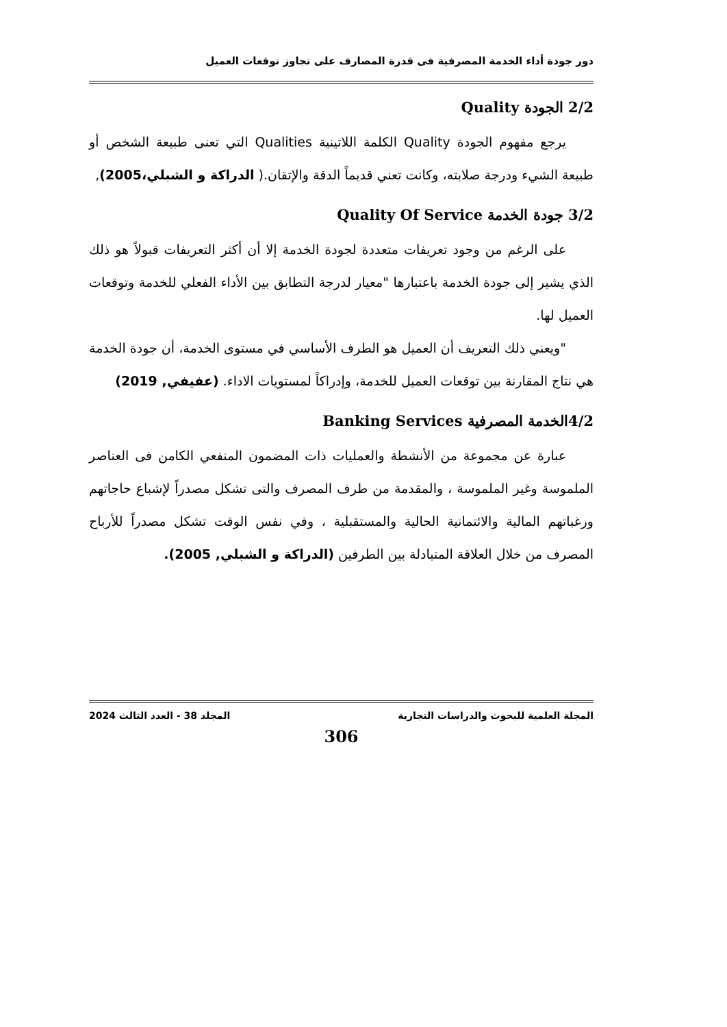دور جودة أداء الخدمة المصرفية فى قدرة المصارف على تجاوز توقعات العميل
2/2 الجودة Quality
يرجع مفهوم الجودة Quality الكلمة اللاتينية Qualities التي تعنى طبيعة الشخص أو طبيعة الشيء ودرجة صلابته، وكانت تعني قديماً الدقة والإتقان.( الدراكة و الشبلي،2005),
3/2 جودة الخدمة Quality Of Service
على الرغم من وجود تعريفات متعددة لجودة الخدمة إلا أن أكثر التعريفات قبولاً هو ذلك الذي يشير إلى جودة الخدمة باعتبارها "معيار لدرجة التطابق بين الأداء الفعلي للخدمة وتوقعات العميل لها.
"ويعني ذلك التعريف أن العميل هو الطرف الأساسي في مستوى الخدمة، أن جودة الخدمة هي نتاج المقارنة بين توقعات العميل للخدمة، وإدراكاً لمستويات الاداء. (عفيفي, 2019)
4/2الخدمة المصرفية Banking Services
عبارة عن مجموعة من الأنشطة والعمليات ذات المضمون المنفعي الكامن فى العناصر الملموسة وغير الملموسة ، والمقدمة من طرف المصرف والتى تشكل مصدراً لإشباع حاجاتهم ورغباتهم المالية والائتمانية الحالية والمستقبلية ، وفي نفس الوقت تشكل مصدراً للأرباح المصرف من خلال العلاقة المتبادلة بين الطرفين (الدراكة و الشبلي, 2005).
المجلة العلمية للبحوث والدراسات التجارية المجلد 38 - العدد الثالث 2024
306